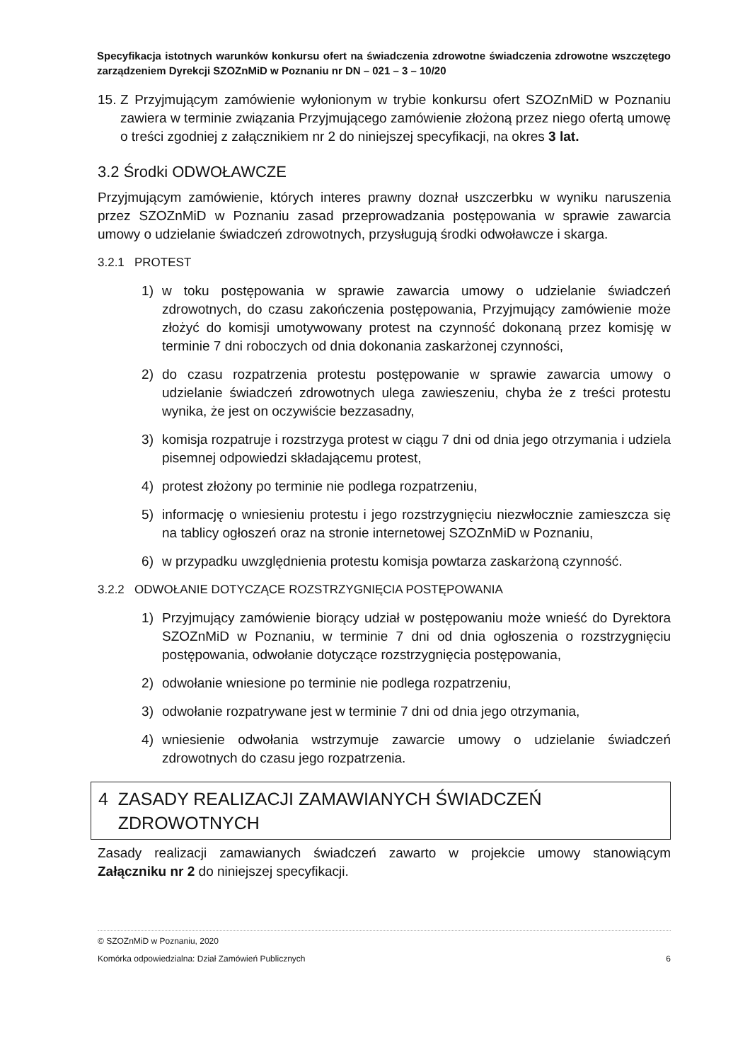Specyfikacja istotnych warunków konkursu ofert na świadczenia zdrowotne świadczenia zdrowotne wszczętego zarządzeniem Dyrekcji SZOZnMiD w Poznaniu nr DN – 021 – 3 – 10/20
15.
Z Przyjmującym zamówienie wyłonionym w trybie konkursu ofert SZOZnMiD w Poznaniu zawiera w terminie związania Przyjmującego zamówienie złożoną przez niego ofertą umowę o treści zgodniej z załącznikiem nr 2 do niniejszej specyfikacji, na okres 3 lat.
3.2 Środki ODWOŁAWCZE
Przyjmującym zamówienie, których interes prawny doznał uszczerbku w wyniku naruszenia przez SZOZnMiD w Poznaniu zasad przeprowadzania postępowania w sprawie zawarcia umowy o udzielanie świadczeń zdrowotnych, przysługują środki odwoławcze i skarga.
3.2.1 PROTEST
1) w toku postępowania w sprawie zawarcia umowy o udzielanie świadczeń zdrowotnych, do czasu zakończenia postępowania, Przyjmujący zamówienie może złożyć do komisji umotywowany protest na czynność dokonaną przez komisję w terminie 7 dni roboczych od dnia dokonania zaskarżonej czynności,
2) do czasu rozpatrzenia protestu postępowanie w sprawie zawarcia umowy o udzielanie świadczeń zdrowotnych ulega zawieszeniu, chyba że z treści protestu wynika, że jest on oczywiście bezzasadny,
3) komisja rozpatruje i rozstrzyga protest w ciągu 7 dni od dnia jego otrzymania i udziela pisemnej odpowiedzi składającemu protest,
4) protest złożony po terminie nie podlega rozpatrzeniu,
5) informację o wniesieniu protestu i jego rozstrzygnięciu niezwłocznie zamieszcza się na tablicy ogłoszeń oraz na stronie internetowej SZOZnMiD w Poznaniu,
6) w przypadku uwzględnienia protestu komisja powtarza zaskarżoną czynność.
3.2.2 ODWOŁANIE DOTYCZĄCE ROZSTRZYGNIĘCIA POSTĘPOWANIA
1) Przyjmujący zamówienie biorący udział w postępowaniu może wnieść do Dyrektora SZOZnMiD w Poznaniu, w terminie 7 dni od dnia ogłoszenia o rozstrzygnięciu postępowania, odwołanie dotyczące rozstrzygnięcia postępowania,
2) odwołanie wniesione po terminie nie podlega rozpatrzeniu,
3) odwołanie rozpatrywane jest w terminie 7 dni od dnia jego otrzymania,
4) wniesienie odwołania wstrzymuje zawarcie umowy o udzielanie świadczeń zdrowotnych do czasu jego rozpatrzenia.
4 ZASADY REALIZACJI ZAMAWIANYCH ŚWIADCZEŃ
ZDROWOTNYCH
Zasady realizacji zamawianych świadczeń zawarto w projekcie umowy stanowiącym Załączniku nr 2 do niniejszej specyfikacji.
© SZOZnMiD w Poznaniu, 2020
Komórka odpowiedzialna: Dział Zamówień Publicznych 6